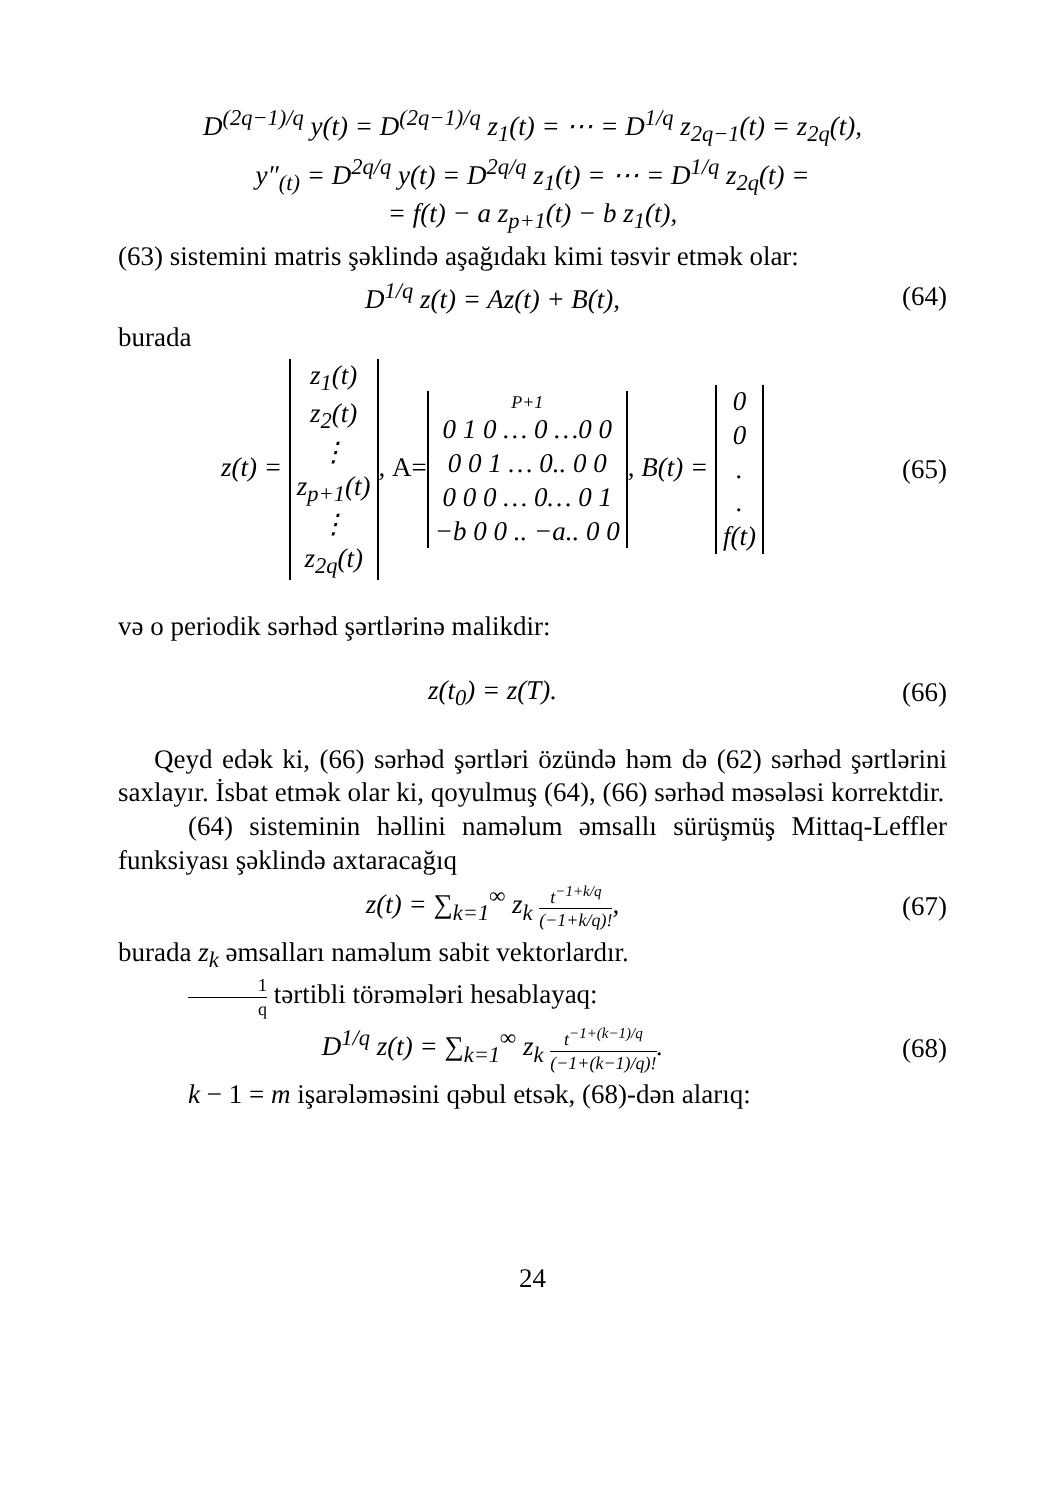D<sup>(2q−1)/q</sup> y(t) = D<sup>(2q−1)/q</sup> z<sub>1</sub>(t) = ⋯ = D<sup>1/q</sup> z<sub>2q−1</sub>(t) = z<sub>2q</sub>(t),
y″<sub>(t)</sub> = D<sup>2q/q</sup> y(t) = D<sup>2q/q</sup> z<sub>1</sub>(t) = ⋯ = D<sup>1/q</sup> z<sub>2q</sub>(t) =
= f(t) − a z<sub>p+1</sub>(t) − b z<sub>1</sub>(t),
(63) sistemini matris şəklində aşağıdakı kimi təsvir etmək olar:
D<sup>1/q</sup> z(t) = Az(t) + B(t), (64)
burada
z(t) =
| z<sub>1</sub>(t) |
| z<sub>2</sub>(t) |
| ⋮ |
| z<sub>p+1</sub>(t) |
| ⋮ |
| z<sub>2q</sub>(t) |
, A=
| P+1 |
| 0 1 0 … 0 …0 0 |
| 0 0 1 … 0.. 0 0 |
| 0 0 0 … 0… 0 1 |
| −b 0 0 .. −a.. 0 0 |
, B(t) =
| 0 |
| 0 |
| . |
| . |
| f(t) |
(65)
və o periodik sərhəd şərtlərinə malikdir:
z(t<sub>0</sub>) = z(T). (66)
Qeyd edək ki, (66) sərhəd şərtləri özündə həm də (62) sərhəd şərtlərini saxlayır. İsbat etmək olar ki, qoyulmuş (64), (66) sərhəd məsələsi korrektdir.
(64) sisteminin həllini naməlum əmsallı sürüşmüş Mittaq-Leffler funksiyası şəklində axtaracağıq
z(t) = ∑<sub>k=1</sub><sup>∞</sup> z<sub>k</sub> t<sup>−1+k/q</sup> (−1+k/q)!,
(67)
burada z<sub>k</sub> əmsalları naməlum sabit vektorlardır.
1 q tərtibli törəmələri hesablayaq:
D<sup>1/q</sup> z(t) = ∑<sub>k=1</sub><sup>∞</sup> z<sub>k</sub> t<sup>−1+(k−1)/q</sup> (−1+(k−1)/q)!.
(68)
k − 1 = m işarələməsini qəbul etsək, (68)-dən alarıq:
24